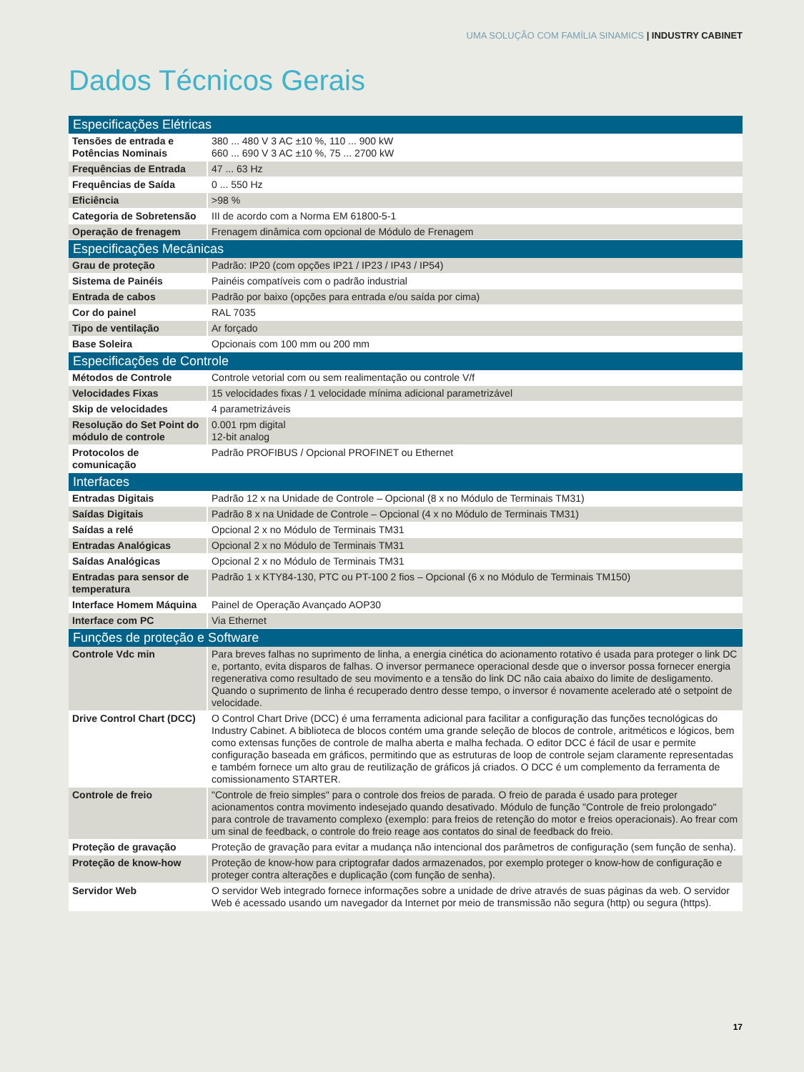UMA SOLUÇÃO COM FAMÍLIA SINAMICS | INDUSTRY CABINET
Dados Técnicos Gerais
| Especificações Elétricas | |
| --- | --- |
| Tensões de entrada e Potências Nominais | 380 ... 480 V 3 AC ±10 %, 110 ... 900 kW 660 ... 690 V 3 AC ±10 %, 75 ... 2700 kW |
| Frequências de Entrada | 47 ... 63 Hz |
| Frequências de Saída | 0 ... 550 Hz |
| Eficiência | >98 % |
| Categoria de Sobretensão | III de acordo com a Norma EM 61800-5-1 |
| Operação de frenagem | Frenagem dinâmica com opcional de Módulo de Frenagem |
| Especificações Mecânicas | |
| Grau de proteção | Padrão: IP20 (com opções IP21 / IP23 / IP43 / IP54) |
| Sistema de Painéis | Painéis compatíveis com o padrão industrial |
| Entrada de cabos | Padrão por baixo (opções para entrada e/ou saída por cima) |
| Cor do painel | RAL 7035 |
| Tipo de ventilação | Ar forçado |
| Base Soleira | Opcionais com 100 mm ou 200 mm |
| Especificações de Controle | |
| Métodos de Controle | Controle vetorial com ou sem realimentação ou controle V/f |
| Velocidades Fixas | 15 velocidades fixas / 1 velocidade mínima adicional parametrizável |
| Skip de velocidades | 4 parametrizáveis |
| Resolução do Set Point do módulo de controle | 0.001 rpm digital 12-bit analog |
| Protocolos de comunicação | Padrão PROFIBUS / Opcional PROFINET ou Ethernet |
| Interfaces | |
| Entradas Digitais | Padrão 12 x na Unidade de Controle – Opcional (8 x no Módulo de Terminais TM31) |
| Saídas Digitais | Padrão 8 x na Unidade de Controle – Opcional (4 x no Módulo de Terminais TM31) |
| Saídas a relé | Opcional 2 x no Módulo de Terminais TM31 |
| Entradas Analógicas | Opcional 2 x no Módulo de Terminais TM31 |
| Saídas Analógicas | Opcional 2 x no Módulo de Terminais TM31 |
| Entradas para sensor de temperatura | Padrão 1 x KTY84-130, PTC ou PT-100 2 fios – Opcional (6 x no Módulo de Terminais TM150) |
| Interface Homem Máquina | Painel de Operação Avançado AOP30 |
| Interface com PC | Via Ethernet |
| Funções de proteção e Software | |
| Controle Vdc min | Para breves falhas no suprimento de linha, a energia cinética do acionamento rotativo é usada para proteger o link DC e, portanto, evita disparos de falhas. O inversor permanece operacional desde que o inversor possa fornecer energia regenerativa como resultado de seu movimento e a tensão do link DC não caia abaixo do limite de desligamento. Quando o suprimento de linha é recuperado dentro desse tempo, o inversor é novamente acelerado até o setpoint de velocidade. |
| Drive Control Chart (DCC) | O Control Chart Drive (DCC) é uma ferramenta adicional para facilitar a configuração das funções tecnológicas do Industry Cabinet. A biblioteca de blocos contém uma grande seleção de blocos de controle, aritméticos e lógicos, bem como extensas funções de controle de malha aberta e malha fechada. O editor DCC é fácil de usar e permite configuração baseada em gráficos, permitindo que as estruturas de loop de controle sejam claramente representadas e também fornece um alto grau de reutilização de gráficos já criados. O DCC é um complemento da ferramenta de comissionamento STARTER. |
| Controle de freio | "Controle de freio simples" para o controle dos freios de parada. O freio de parada é usado para proteger acionamentos contra movimento indesejado quando desativado. Módulo de função "Controle de freio prolongado" para controle de travamento complexo (exemplo: para freios de retenção do motor e freios operacionais). Ao frear com um sinal de feedback, o controle do freio reage aos contatos do sinal de feedback do freio. |
| Proteção de gravação | Proteção de gravação para evitar a mudança não intencional dos parâmetros de configuração (sem função de senha). |
| Proteção de know-how | Proteção de know-how para criptografar dados armazenados, por exemplo proteger o know-how de configuração e proteger contra alterações e duplicação (com função de senha). |
| Servidor Web | O servidor Web integrado fornece informações sobre a unidade de drive através de suas páginas da web. O servidor Web é acessado usando um navegador da Internet por meio de transmissão não segura (http) ou segura (https). |
17